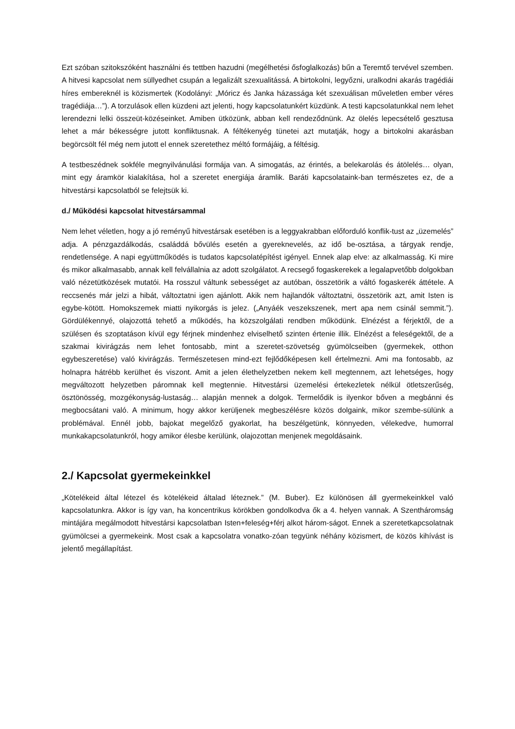Ezt szóban szitokszóként használni és tettben hazudni (megélhetési ősfoglalkozás) bűn a Teremtő tervével szemben. A hitvesi kapcsolat nem süllyedhet csupán a legalizált szexualitássá. A birtokolni, legyőzni, uralkodni akarás tragédiái híres embereknél is közismertek (Kodolányi: „Móricz és Janka házassága két szexuálisan műveletlen ember véres tragédiája…”). A torzulások ellen küzdeni azt jelenti, hogy kapcsolatunkért küzdünk. A testi kapcsolatunkkal nem lehet lerendezni lelki összeüt-közéseinket. Amiben ütközünk, abban kell rendeződnünk. Az ölelés lepecsételő gesztusa lehet a már békességre jutott konfliktusnak. A féltékenyég tünetei azt mutatják, hogy a birtokolni akarásban begörcsölt fél még nem jutott el ennek szeretethez méltó formájáig, a féltésig.
A testbeszédnek sokféle megnyilvánulási formája van. A simogatás, az érintés, a belekarolás és átölelés… olyan, mint egy áramkör kialakítása, hol a szeretet energiája áramlik. Baráti kapcsolataink-ban természetes ez, de a hitvestársi kapcsolatból se felejtsük ki.
d./ Működési kapcsolat hitvestársammal
Nem lehet véletlen, hogy a jó reményű hitvestársak esetében is a leggyakrabban előforduló konflik-tust az „üzemelés” adja. A pénzgazdálkodás, családdá bővülés esetén a gyereknevelés, az idő be-osztása, a tárgyak rendje, rendetlensége. A napi együttműködés is tudatos kapcsolatépítést igényel. Ennek alap elve: az alkalmasság. Ki mire és mikor alkalmasabb, annak kell felvállalnia az adott szolgálatot. A recsegő fogaskerekek a legalapvetőbb dolgokban való nézetütközések mutatói. Ha rosszul váltunk sebességet az autóban, összetörik a váltó fogaskerék áttétele. A reccsenés már jelzi a hibát, változtatni igen ajánlott. Akik nem hajlandók változtatni, összetörik azt, amit Isten is egybe-kötött. Homokszemek miatti nyikorgás is jelez. („Anyáék veszekszenek, mert apa nem csinál semmit.”). Gördülékennyé, olajozottá tehető a működés, ha közszolgálati rendben működünk. Elnézést a férjektől, de a szülésen és szoptatáson kívül egy férjnek mindenhez elviselhető szinten értenie illik. Elnézést a feleségektől, de a szakmai kivirágzás nem lehet fontosabb, mint a szeretet-szövetség gyümölcseiben (gyermekek, otthon egybeszeretése) való kivirágzás. Természetesen mind-ezt fejlődőképesen kell értelmezni. Ami ma fontosabb, az holnapra hátrébb kerülhet és viszont. Amit a jelen élethelyzetben nekem kell megtennem, azt lehetséges, hogy megváltozott helyzetben páromnak kell megtennie. Hitvestársi üzemelési értekezletek nélkül ötletszerűség, ösztönösség, mozgékonyság-lustaság… alapján mennek a dolgok. Termelődik is ilyenkor bőven a megbánni és megbocsátani való. A minimum, hogy akkor kerüljenek megbeszélésre közös dolgaink, mikor szembe-sülünk a problémával. Ennél jobb, bajokat megelőző gyakorlat, ha beszélgetünk, könnyeden, vélekedve, humorral munkakapcsolatunkról, hogy amikor élesbe kerülünk, olajozottan menjenek megoldásaink.
2./ Kapcsolat gyermekeinkkel
„Kötelékeid által létezel és kötelékeid általad léteznek.” (M. Buber). Ez különösen áll gyermekeinkkel való kapcsolatunkra. Akkor is így van, ha koncentrikus körökben gondolkodva ők a 4. helyen vannak. A Szentháromság mintájára megálmodott hitvestársi kapcsolatban Isten+feleség+férj alkot három-ságot. Ennek a szeretetkapcsolatnak gyümölcsei a gyermekeink. Most csak a kapcsolatra vonatko-zóan tegyünk néhány közismert, de közös kihívást is jelentő megállapítást.